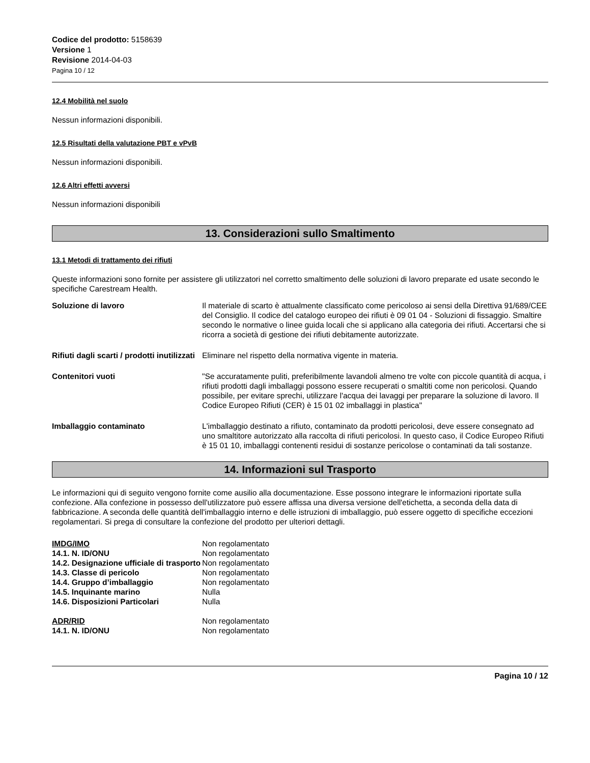Codice del prodotto: 5158639
Versione 1
Revisione 2014-04-03
Pagina 10 / 12
12.4 Mobilità nel suolo
Nessun informazioni disponibili.
12.5 Risultati della valutazione PBT e vPvB
Nessun informazioni disponibili.
12.6 Altri effetti avversi
Nessun informazioni disponibili
13. Considerazioni sullo Smaltimento
13.1 Metodi di trattamento dei rifiuti
Queste informazioni sono fornite per assistere gli utilizzatori nel corretto smaltimento delle soluzioni di lavoro preparate ed usate secondo le specifiche Carestream Health.
| Soluzione di lavoro | Il materiale di scarto è attualmente classificato come pericoloso ai sensi della Direttiva 91/689/CEE del Consiglio. Il codice del catalogo europeo dei rifiuti è 09 01 04 - Soluzioni di fissaggio. Smaltire secondo le normative o linee guida locali che si applicano alla categoria dei rifiuti. Accertarsi che si ricorra a società di gestione dei rifiuti debitamente autorizzate. |
| Rifiuti dagli scarti / prodotti inutilizzati | Eliminare nel rispetto della normativa vigente in materia. |
| Contenitori vuoti | "Se accuratamente puliti, preferibilmente lavandoli almeno tre volte con piccole quantità di acqua, i rifiuti prodotti dagli imballaggi possono essere recuperati o smaltiti come non pericolosi. Quando possibile, per evitare sprechi, utilizzare l'acqua dei lavaggi per preparare la soluzione di lavoro. Il Codice Europeo Rifiuti (CER) è 15 01 02 imballaggi in plastica" |
| Imballaggio contaminato | L'imballaggio destinato a rifiuto, contaminato da prodotti pericolosi, deve essere consegnato ad uno smaltitore autorizzato alla raccolta di rifiuti pericolosi. In questo caso, il Codice Europeo Rifiuti è 15 01 10, imballaggi contenenti residui di sostanze pericolose o contaminati da tali sostanze. |
14. Informazioni sul Trasporto
Le informazioni qui di seguito vengono fornite come ausilio alla documentazione. Esse possono integrare le informazioni riportate sulla confezione. Alla confezione in possesso dell'utilizzatore può essere affissa una diversa versione dell'etichetta, a seconda della data di fabbricazione. A seconda delle quantità dell'imballaggio interno e delle istruzioni di imballaggio, può essere oggetto di specifiche eccezioni regolamentari. Si prega di consultare la confezione del prodotto per ulteriori dettagli.
| IMDG/IMO | Non regolamentato |
| 14.1. N. ID/ONU | Non regolamentato |
| 14.2. Designazione ufficiale di trasporto | Non regolamentato |
| 14.3. Classe di pericolo | Non regolamentato |
| 14.4. Gruppo d’imballaggio | Non regolamentato |
| 14.5. Inquinante marino | Nulla |
| 14.6. Disposizioni Particolari | Nulla |
| ADR/RID | Non regolamentato |
| 14.1. N. ID/ONU | Non regolamentato |
Pagina 10 / 12